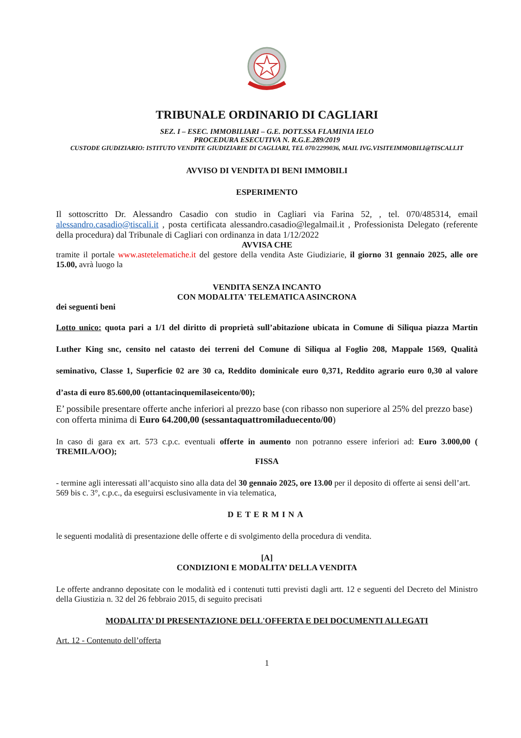TRIBUNALE ORDINARIO DI CAGLIARI
SEZ. I – ESEC. IMMOBILIARI – G.E. DOTT.SSA FLAMINIA IELO
PROCEDURA ESECUTIVA N. R.G.E.289/2019
CUSTODE GIUDIZIARIO: ISTITUTO VENDITE GIUDIZIARIE DI CAGLIARI, TEL 070/2299036, MAIL IVG.VISITEIMMOBILI@TISCALI.IT
AVVISO DI VENDITA DI BENI IMMOBILI
ESPERIMENTO
Il sottoscritto Dr. Alessandro Casadio con studio in Cagliari via Farina 52, , tel. 070/485314, email alessandro.casadio@tiscali.it , posta certificata alessandro.casadio@legalmail.it , Professionista Delegato (referente della procedura) dal Tribunale di Cagliari con ordinanza in data 1/12/2022
AVVISA CHE
tramite il portale www.astetelematiche.it del gestore della vendita Aste Giudiziarie, il giorno 31 gennaio 2025, alle ore 15.00, avrà luogo la
VENDITA SENZA INCANTO
CON MODALITA' TELEMATICA ASINCRONA
dei seguenti beni
Lotto unico: quota pari a 1/1 del diritto di proprietà sull’abitazione ubicata in Comune di Siliqua piazza Martin Luther King snc, censito nel catasto dei terreni del Comune di Siliqua al Foglio 208, Mappale 1569, Qualità seminativo, Classe 1, Superficie 02 are 30 ca, Reddito dominicale euro 0,371, Reddito agrario euro 0,30 al valore d’asta di euro 85.600,00 (ottantacinquemilaseicento/00);
E’ possibile presentare offerte anche inferiori al prezzo base (con ribasso non superiore al 25% del prezzo base) con offerta minima di Euro 64.200,00 (sessantaquattromiladuecento/00)
In caso di gara ex art. 573 c.p.c. eventuali offerte in aumento non potranno essere inferiori ad: Euro 3.000,00 ( TREMILA/OO);
FISSA
- termine agli interessati all’acquisto sino alla data del 30 gennaio 2025, ore 13.00 per il deposito di offerte ai sensi dell’art. 569 bis c. 3°, c.p.c., da eseguirsi esclusivamente in via telematica,
DETERMINA
le seguenti modalità di presentazione delle offerte e di svolgimento della procedura di vendita.
[A]
CONDIZIONI E MODALITA’ DELLA VENDITA
Le offerte andranno depositate con le modalità ed i contenuti tutti previsti dagli artt. 12 e seguenti del Decreto del Ministro della Giustizia n. 32 del 26 febbraio 2015, di seguito precisati
MODALITA’ DI PRESENTAZIONE DELL'OFFERTA E DEI DOCUMENTI ALLEGATI
Art. 12 - Contenuto dell’offerta
1